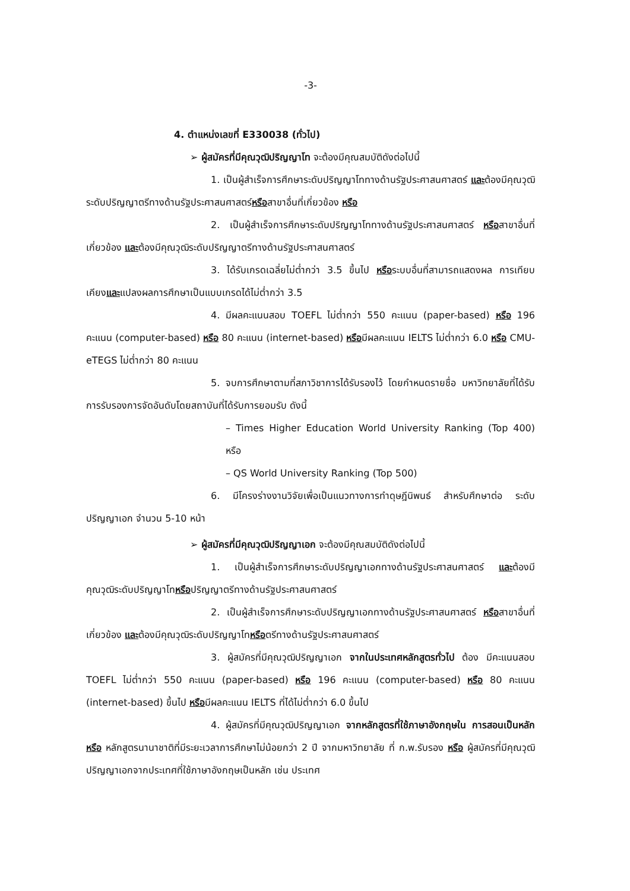-3-
4. ตำแหน่งเลขที่ E330038 (ทั่วไป)
➢ ผู้สมัครที่มีคุณวุฒิปริญญาโท จะต้องมีคุณสมบัติดังต่อไปนี้
1. เป็นผู้สำเร็จการศึกษาระดับปริญญาโททางด้านรัฐประศาสนศาสตร์ และต้องมีคุณวุฒิระดับปริญญาตรีทางด้านรัฐประศาสนศาสตร์หรือสาขาอื่นที่เกี่ยวข้อง หรือ
2. เป็นผู้สำเร็จการศึกษาระดับปริญญาโททางด้านรัฐประศาสนศาสตร์ หรือสาขาอื่นที่เกี่ยวข้อง และต้องมีคุณวุฒิระดับปริญญาตรีทางด้านรัฐประศาสนศาสตร์
3. ได้รับเกรดเฉลี่ยไม่ต่ำกว่า 3.5 ขึ้นไป หรือระบบอื่นที่สามารถแสดงผล การเทียบเคียงและแปลงผลการศึกษาเป็นแบบเกรดได้ไม่ต่ำกว่า 3.5
4. มีผลคะแนนสอบ TOEFL ไม่ต่ำกว่า 550 คะแนน (paper-based) หรือ 196 คะแนน (computer-based) หรือ 80 คะแนน (internet-based) หรือมีผลคะแนน IELTS ไม่ต่ำกว่า 6.0 หรือ CMU-eTEGS ไม่ต่ำกว่า 80 คะแนน
5. จบการศึกษาตามที่สภาวิชาการได้รับรองไว้ โดยกำหนดรายชื่อ มหาวิทยาลัยที่ได้รับการรับรองการจัดอันดับโดยสถาบันที่ได้รับการยอมรับ ดังนี้
– Times Higher Education World University Ranking (Top 400) หรือ
– QS World University Ranking (Top 500)
6. มีโครงร่างงานวิจัยเพื่อเป็นแนวทางการทำดุษฎีนิพนธ์ สำหรับศึกษาต่อ ระดับปริญญาเอก จำนวน 5-10 หน้า
➢ ผู้สมัครที่มีคุณวุฒิปริญญาเอก จะต้องมีคุณสมบัติดังต่อไปนี้
1. เป็นผู้สำเร็จการศึกษาระดับปริญญาเอกทางด้านรัฐประศาสนศาสตร์ และต้องมีคุณวุฒิระดับปริญญาโทหรือปริญญาตรีทางด้านรัฐประศาสนศาสตร์
2. เป็นผู้สำเร็จการศึกษาระดับปริญญาเอกทางด้านรัฐประศาสนศาสตร์ หรือสาขาอื่นที่เกี่ยวข้อง และต้องมีคุณวุฒิระดับปริญญาโทหรือตรีทางด้านรัฐประศาสนศาสตร์
3. ผู้สมัครที่มีคุณวุฒิปริญญาเอก จากในประเทศหลักสูตรทั่วไป ต้อง มีคะแนนสอบ TOEFL ไม่ต่ำกว่า 550 คะแนน (paper-based) หรือ 196 คะแนน (computer-based) หรือ 80 คะแนน (internet-based) ขึ้นไป หรือมีผลคะแนน IELTS ที่ได้ไม่ต่ำกว่า 6.0 ขึ้นไป
4. ผู้สมัครที่มีคุณวุฒิปริญญาเอก จากหลักสูตรที่ใช้ภาษาอังกฤษใน การสอนเป็นหลัก หรือ หลักสูตรนานาชาติที่มีระยะเวลาการศึกษาไม่น้อยกว่า 2 ปี จากมหาวิทยาลัย ที่ ก.พ.รับรอง หรือ ผู้สมัครที่มีคุณวุฒิปริญญาเอกจากประเทศที่ใช้ภาษาอังกฤษเป็นหลัก เช่น ประเทศ